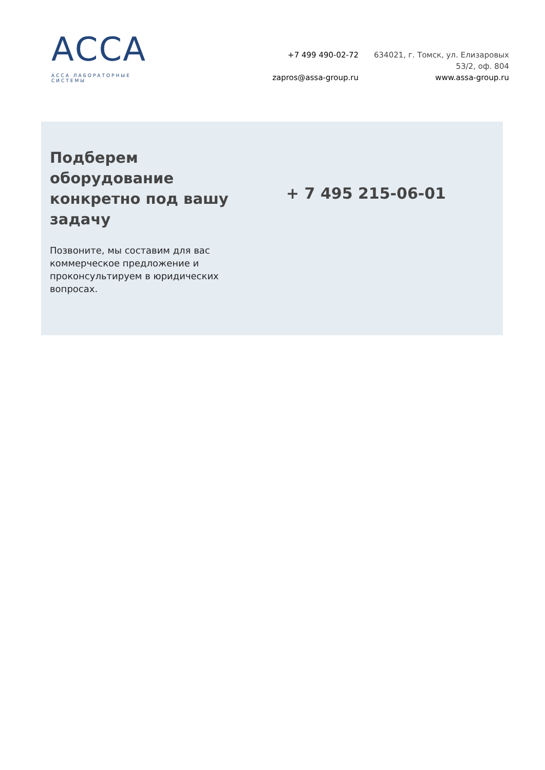АССА
АССА ЛАБОРАТОРНЫЕ СИСТЕМЫ
+7 499 490-02-72
zapros@assa-group.ru
634021, г. Томск, ул. Елизаровых
53/2, оф. 804
www.assa-group.ru
Подберем оборудование конкретно под вашу задачу
Позвоните, мы составим для вас коммерческое предложение и проконсультируем в юридических вопросах.
+ 7 495 215-06-01